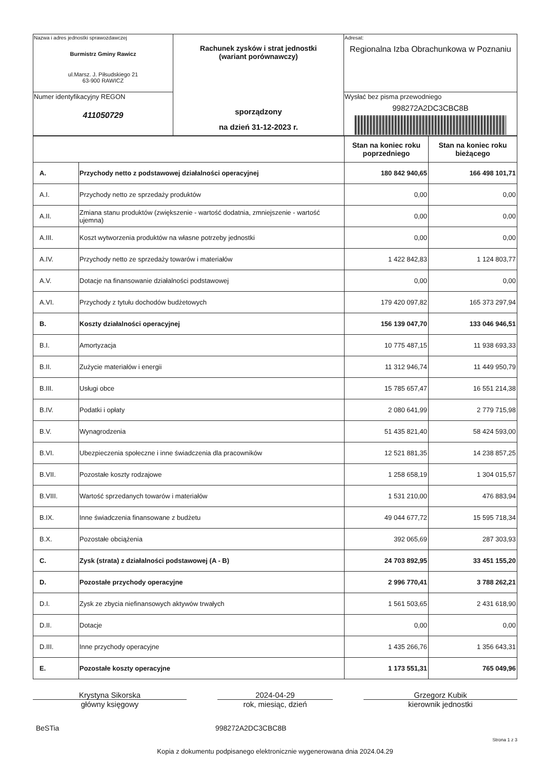| Nazwa i adres jednostki sprawozdawczej Burmistrz Gminy Rawicz ul.Marsz. J. Piłsudskiego 21 63-900 RAWICZ | Rachunek zysków i strat jednostki (wariant porównawczy) sporządzony na dzień 31-12-2023 r. | Adresat: Regionalna Izba Obrachunkowa w Poznaniu |
| Numer identyfikacyjny REGON 411050729 | | Wysłać bez pisma przewodniego 998272A2DC3CBC8B |
| | | Stan na koniec roku poprzedniego | Stan na koniec roku bieżącego |
| --- | --- | --- | --- |
| A. | Przychody netto z podstawowej działalności operacyjnej | 180 842 940,65 | 166 498 101,71 |
| A.I. | Przychody netto ze sprzedaży produktów | 0,00 | 0,00 |
| A.II. | Zmiana stanu produktów (zwiększenie - wartość dodatnia, zmniejszenie - wartość ujemna) | 0,00 | 0,00 |
| A.III. | Koszt wytworzenia produktów na własne potrzeby jednostki | 0,00 | 0,00 |
| A.IV. | Przychody netto ze sprzedaży towarów i materiałów | 1 422 842,83 | 1 124 803,77 |
| A.V. | Dotacje na finansowanie działalności podstawowej | 0,00 | 0,00 |
| A.VI. | Przychody z tytułu dochodów budżetowych | 179 420 097,82 | 165 373 297,94 |
| B. | Koszty działalności operacyjnej | 156 139 047,70 | 133 046 946,51 |
| B.I. | Amortyzacja | 10 775 487,15 | 11 938 693,33 |
| B.II. | Zużycie materiałów i energii | 11 312 946,74 | 11 449 950,79 |
| B.III. | Usługi obce | 15 785 657,47 | 16 551 214,38 |
| B.IV. | Podatki i opłaty | 2 080 641,99 | 2 779 715,98 |
| B.V. | Wynagrodzenia | 51 435 821,40 | 58 424 593,00 |
| B.VI. | Ubezpieczenia społeczne i inne świadczenia dla pracowników | 12 521 881,35 | 14 238 857,25 |
| B.VII. | Pozostałe koszty rodzajowe | 1 258 658,19 | 1 304 015,57 |
| B.VIII. | Wartość sprzedanych towarów i materiałów | 1 531 210,00 | 476 883,94 |
| B.IX. | Inne świadczenia finansowane z budżetu | 49 044 677,72 | 15 595 718,34 |
| B.X. | Pozostałe obciążenia | 392 065,69 | 287 303,93 |
| C. | Zysk (strata) z działalności podstawowej (A - B) | 24 703 892,95 | 33 451 155,20 |
| D. | Pozostałe przychody operacyjne | 2 996 770,41 | 3 788 262,21 |
| D.I. | Zysk ze zbycia niefinansowych aktywów trwałych | 1 561 503,65 | 2 431 618,90 |
| D.II. | Dotacje | 0,00 | 0,00 |
| D.III. | Inne przychody operacyjne | 1 435 266,76 | 1 356 643,31 |
| E. | Pozostałe koszty operacyjne | 1 173 551,31 | 765 049,96 |
Krystyna Sikorska
główny księgowy
2024-04-29
rok, miesiąc, dzień
Grzegorz Kubik
kierownik jednostki
BeSTia 998272A2DC3CBC8B
Strona 1 z 3
Kopia z dokumentu podpisanego elektronicznie wygenerowana dnia 2024.04.29